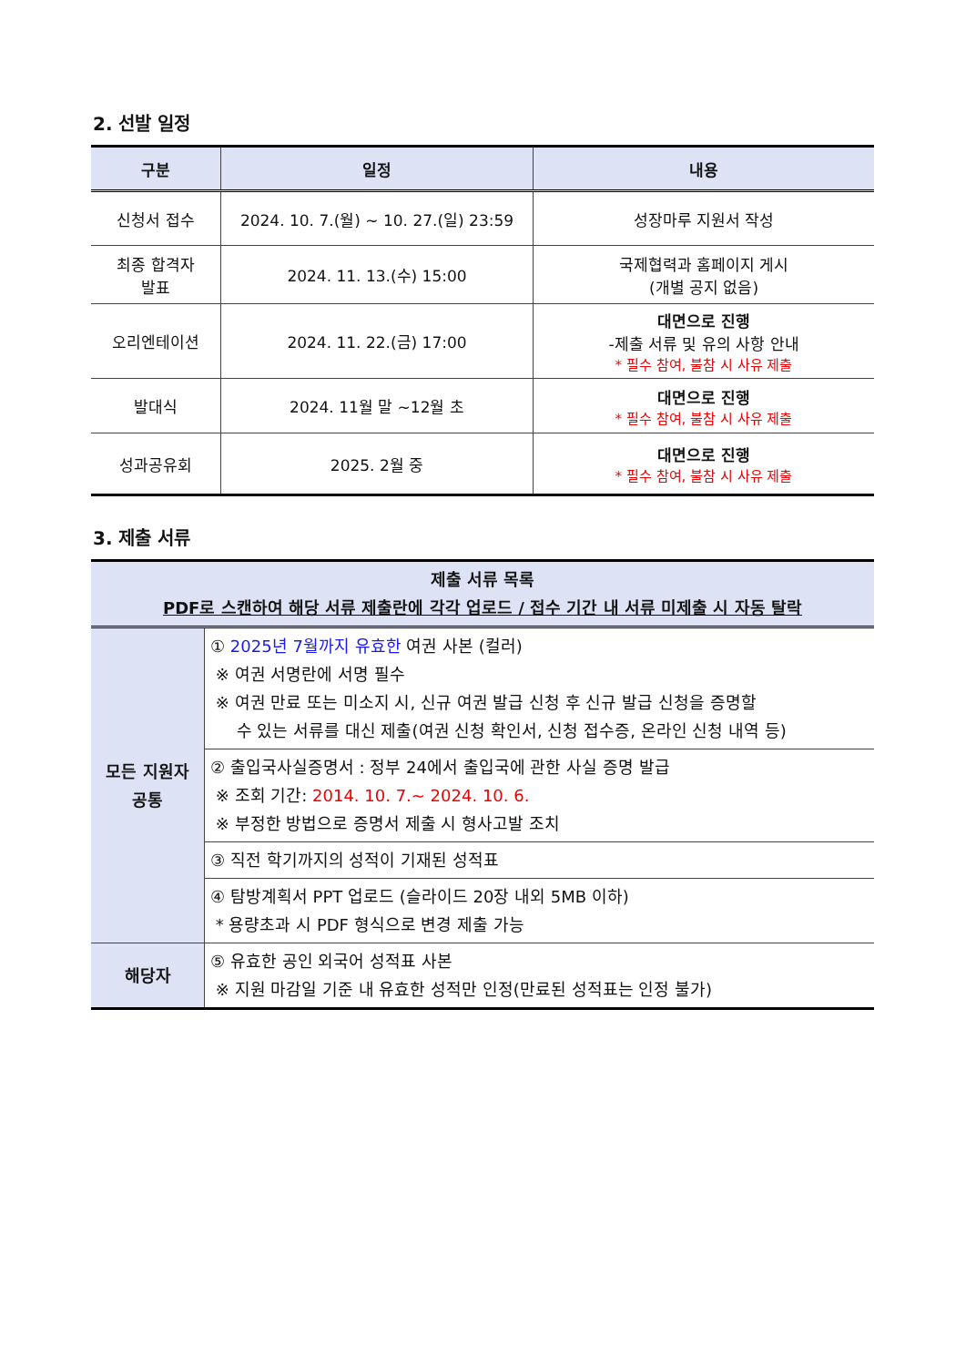2. 선발 일정
| 구분 | 일정 | 내용 |
| --- | --- | --- |
| 신청서 접수 | 2024. 10. 7.(월) ~ 10. 27.(일) 23:59 | 성장마루 지원서 작성 |
| 최종 합격자 발표 | 2024. 11. 13.(수) 15:00 | 국제협력과 홈페이지 게시 (개별 공지 없음) |
| 오리엔테이션 | 2024. 11. 22.(금) 17:00 | 대면으로 진행 -제출 서류 및 유의 사항 안내 * 필수 참여, 불참 시 사유 제출 |
| 발대식 | 2024. 11월 말 ~12월 초 | 대면으로 진행 * 필수 참여, 불참 시 사유 제출 |
| 성과공유회 | 2025. 2월 중 | 대면으로 진행 * 필수 참여, 불참 시 사유 제출 |
3. 제출 서류
| 제출 서류 목록 PDF로 스캔하여 해당 서류 제출란에 각각 업로드 / 접수 기간 내 서류 미제출 시 자동 탈락 | |
| --- | --- |
| 모든 지원자 공통 | ① 2025년 7월까지 유효한 여권 사본 (컬러) ※ 여권 서명란에 서명 필수 ※ 여권 만료 또는 미소지 시, 신규 여권 발급 신청 후 신규 발급 신청을 증명할 수 있는 서류를 대신 제출(여권 신청 확인서, 신청 접수증, 온라인 신청 내역 등) |
| | ② 출입국사실증명서 : 정부 24에서 출입국에 관한 사실 증명 발급 ※ 조회 기간: 2014. 10. 7.~ 2024. 10. 6. ※ 부정한 방법으로 증명서 제출 시 형사고발 조치 |
| | ③ 직전 학기까지의 성적이 기재된 성적표 |
| | ④ 탐방계획서 PPT 업로드 (슬라이드 20장 내외 5MB 이하) * 용량초과 시 PDF 형식으로 변경 제출 가능 |
| 해당자 | ⑤ 유효한 공인 외국어 성적표 사본 ※ 지원 마감일 기준 내 유효한 성적만 인정(만료된 성적표는 인정 불가) |